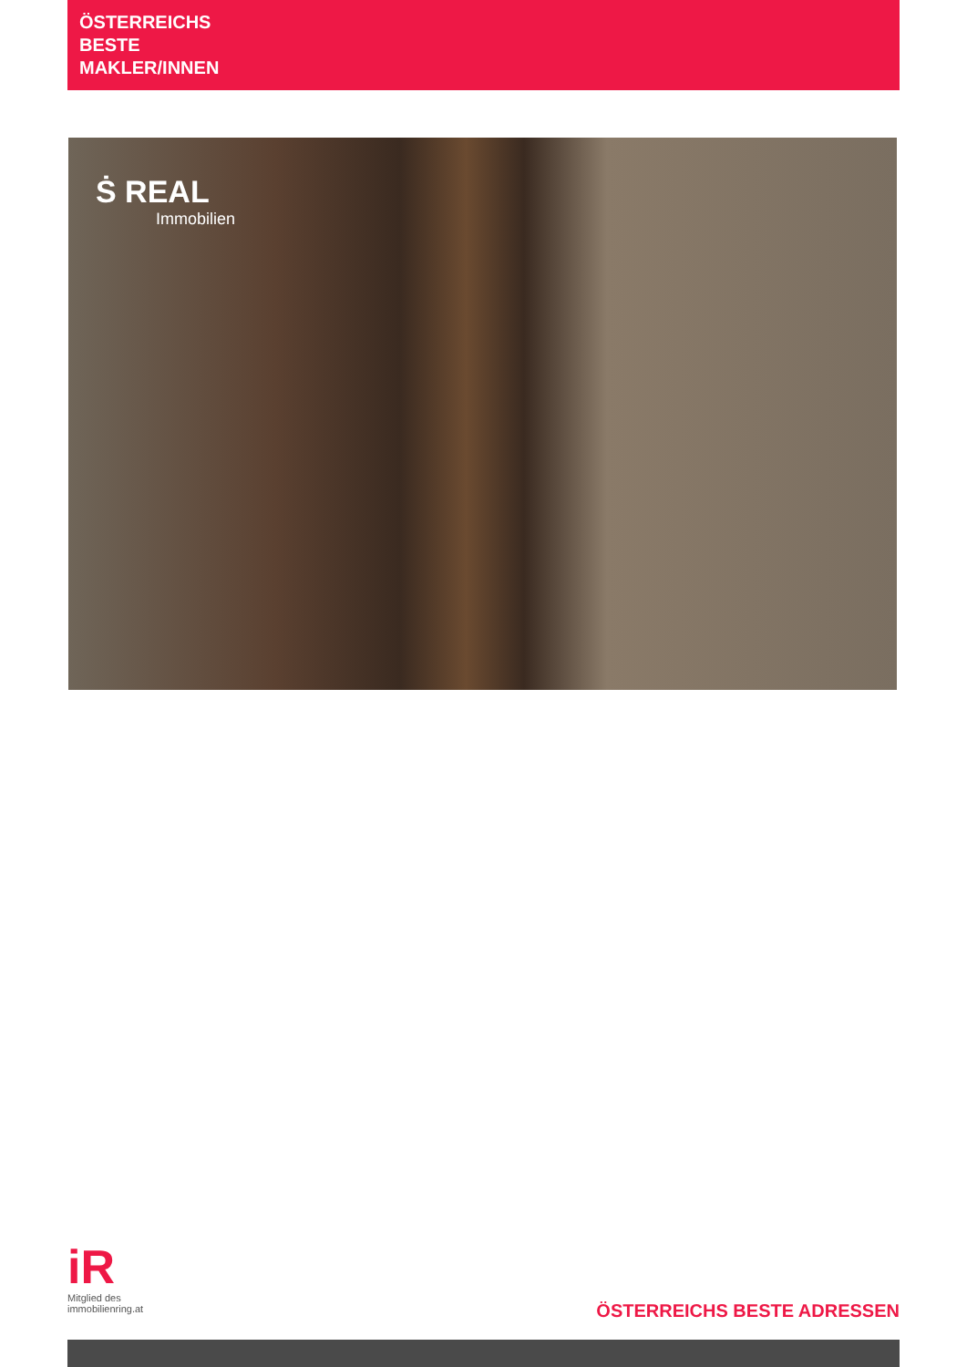ÖSTERREICHS
BESTE
MAKLER/INNEN
Ṡ REAL
Immobilien
iR
Mitglied des
immobilienring.at
ÖSTERREICHS BESTE ADRESSEN